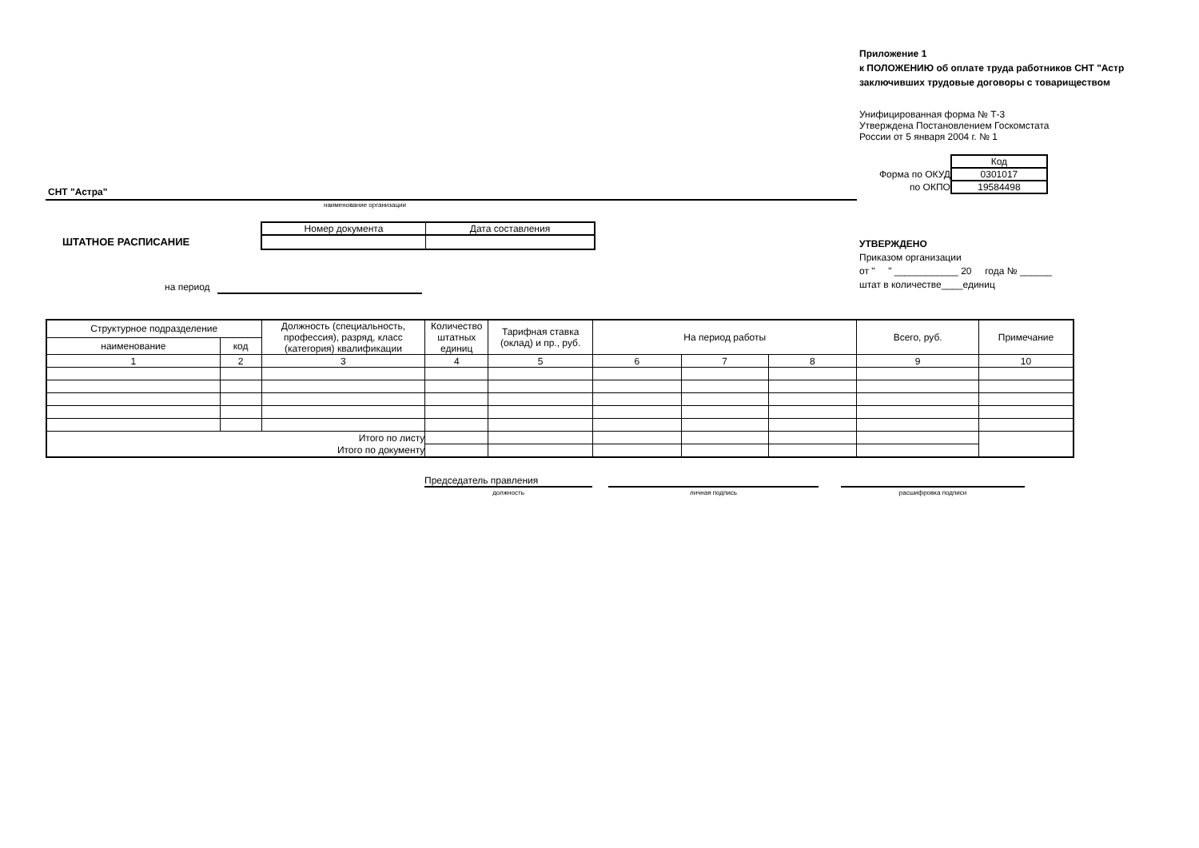Приложение 1
к ПОЛОЖЕНИЮ об оплате труда работников СНТ "Астр
заключивших трудовые договоры с товариществом
Унифицированная форма № Т-3
Утверждена Постановлением Госкомстата
России от 5 января 2004 г. № 1
| | Код |
| Форма по ОКУД | 0301017 |
| по ОКПО | 19584498 |
СНТ "Астра"
наименование организации
ШТАТНОЕ РАСПИСАНИЕ
| Номер документа | Дата составления |
на период
УТВЕРЖДЕНО
Приказом организации
от " " ____________ 20 года № ______
штат в количестве____единиц
| Структурное подразделение | | Должность (специальность, профессия), разряд, класс (категория) квалификации | Количество штатных единиц | Тарифная ставка (оклад) и пр., руб. | На период работы | | | Всего, руб. | Примечание |
| --- | --- | --- | --- | --- | --- | --- | --- | --- | --- |
| наименование | код | | | | | | | | |
| 1 | 2 | 3 | 4 | 5 | 6 | 7 | 8 | 9 | 10 |
| Итого по листу | | | | | | | | | |
| Итого по документу | | | | | | | | | |
Председатель правления
должность личная подпись расшифровка подписи